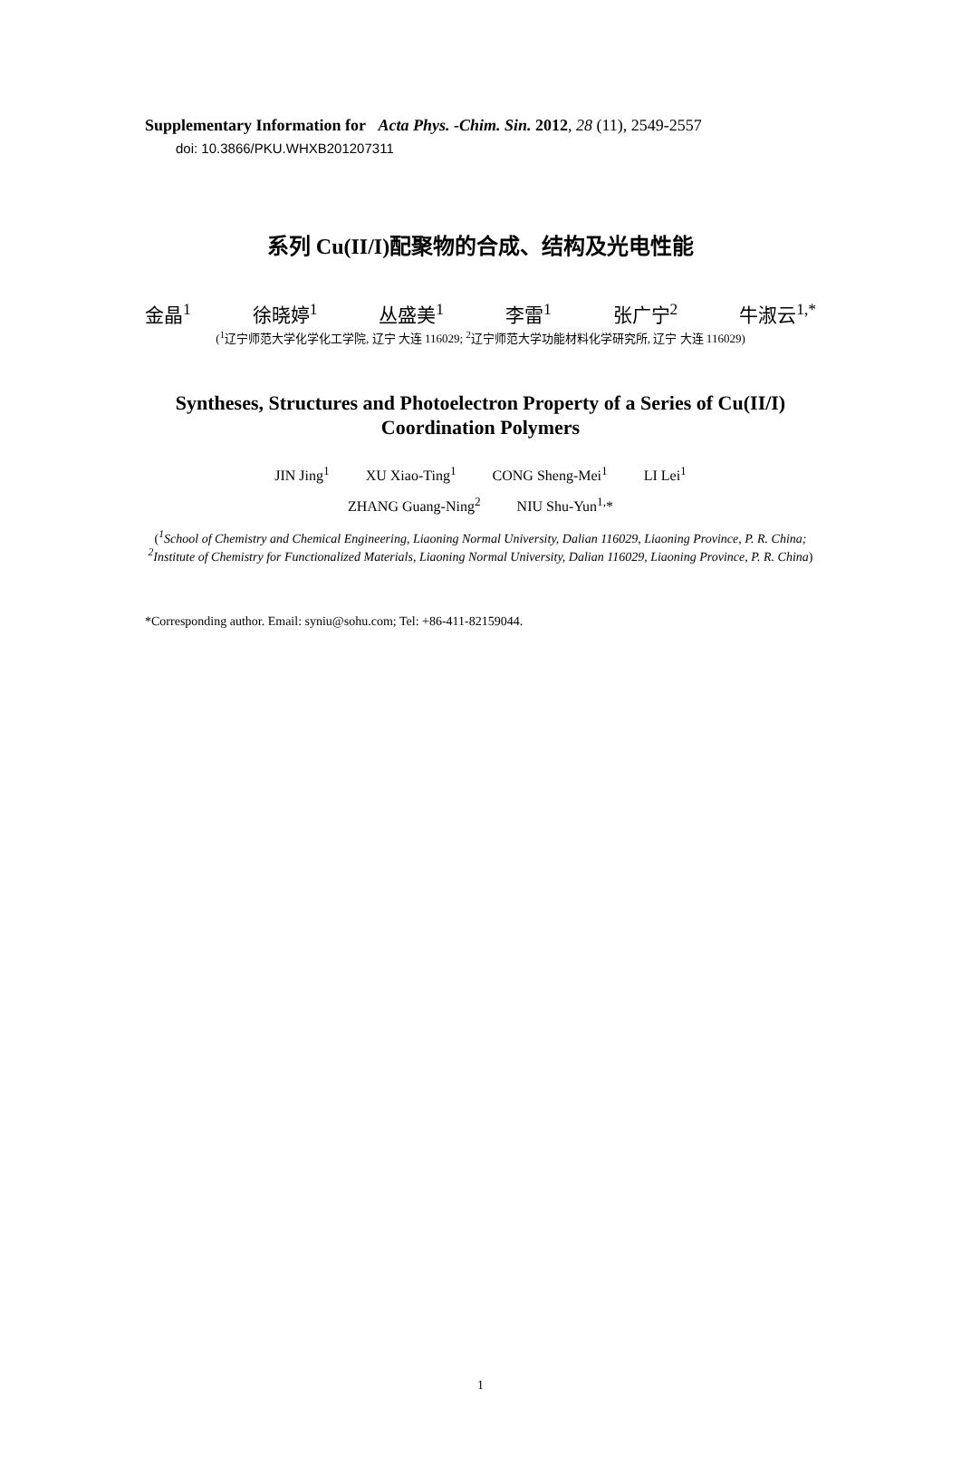Supplementary Information for Acta Phys. -Chim. Sin. 2012, 28 (11), 2549-2557
doi: 10.3866/PKU.WHXB201207311
系列 Cu(II/I)配聚物的合成、结构及光电性能
金晶<sup>1</sup> 徐晓婷<sup>1</sup> 丛盛美<sup>1</sup> 李雷<sup>1</sup> 张广宁<sup>2</sup> 牛淑云<sup>1,*</sup>
(<sup>1</sup>辽宁师范大学化学化工学院, 辽宁 大连 116029; <sup>2</sup>辽宁师范大学功能材料化学研究所, 辽宁 大连 116029)
Syntheses, Structures and Photoelectron Property of a Series of Cu(II/I) Coordination Polymers
JIN Jing<sup>1</sup> XU Xiao-Ting<sup>1</sup> CONG Sheng-Mei<sup>1</sup> LI Lei<sup>1</sup>
ZHANG Guang-Ning<sup>2</sup> NIU Shu-Yun<sup>1,</sup>*
(<sup>1</sup>School of Chemistry and Chemical Engineering, Liaoning Normal University, Dalian 116029, Liaoning Province, P. R. China; <sup>2</sup>Institute of Chemistry for Functionalized Materials, Liaoning Normal University, Dalian 116029, Liaoning Province, P. R. China)
*Corresponding author. Email: syniu@sohu.com; Tel: +86-411-82159044.
1